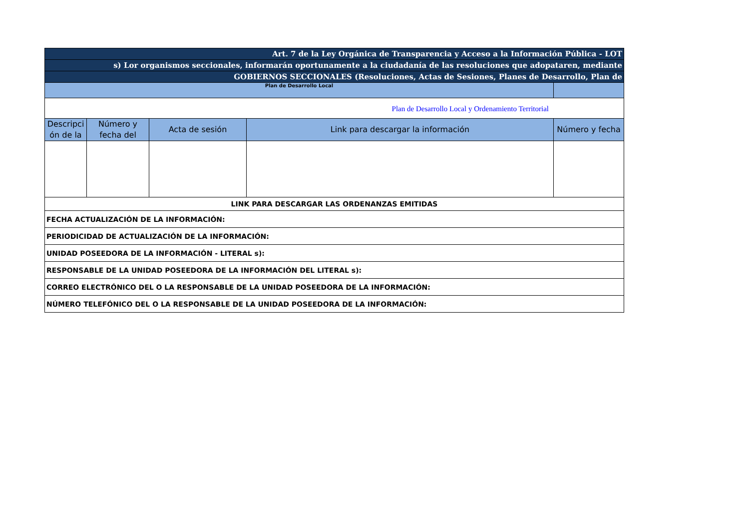| Art. 7 de la Ley Orgánica de Transparencia y Acceso a la Información Pública - LOT | | | | |
| s) Lor organismos seccionales, informarán oportunamente a la ciudadanía de las resoluciones que adopataren, mediante | | | | |
| GOBIERNOS SECCIONALES (Resoluciones, Actas de Sesiones, Planes de Desarrollo, Plan de | | | | |
| Plan de Desarrollo Local | | | | |
| Plan de Desarrollo Local y Ordenamiento Territorial | | | | |
| Descripci ón de la | Número y fecha del | Acta de sesión | Link para descargar la información | Número y fecha |
| LINK PARA DESCARGAR LAS ORDENANZAS EMITIDAS | | | | |
| FECHA ACTUALIZACIÓN DE LA INFORMACIÓN: | | | | |
| PERIODICIDAD DE ACTUALIZACIÓN DE LA INFORMACIÓN: | | | | |
| UNIDAD POSEEDORA DE LA INFORMACIÓN - LITERAL s): | | | | |
| RESPONSABLE DE LA UNIDAD POSEEDORA DE LA INFORMACIÓN DEL LITERAL s): | | | | |
| CORREO ELECTRÓNICO DEL O LA RESPONSABLE DE LA UNIDAD POSEEDORA DE LA INFORMACIÓN: | | | | |
| NÚMERO TELEFÓNICO DEL O LA RESPONSABLE DE LA UNIDAD POSEEDORA DE LA INFORMACIÓN: | | | | |